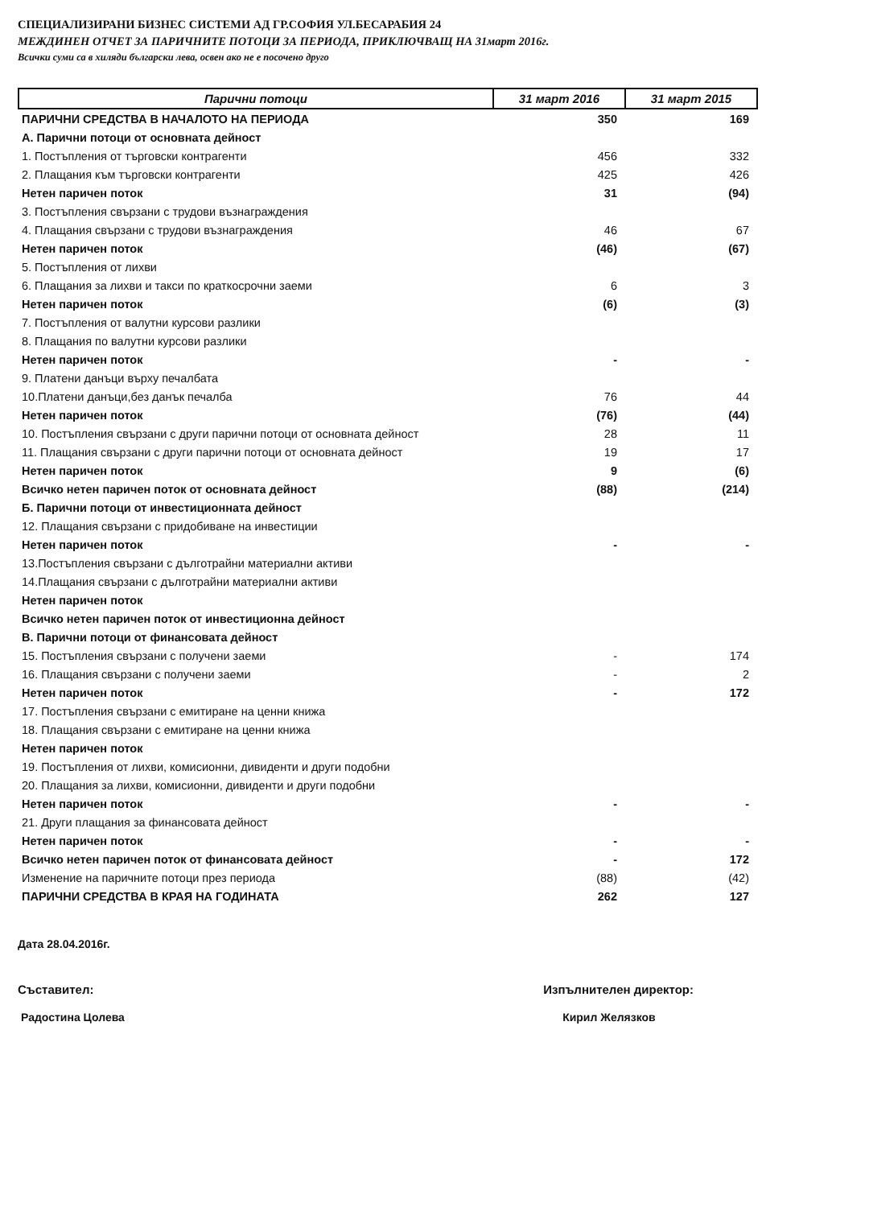СПЕЦИАЛИЗИРАНИ БИЗНЕС СИСТЕМИ АД ГР.СОФИЯ УЛ.БЕСАРАБИЯ 24
МЕЖДИНЕН ОТЧЕТ ЗА ПАРИЧНИТЕ ПОТОЦИ ЗА ПЕРИОДА, ПРИКЛЮЧВАЩ НА 31март 2016г.
Всички суми са в хиляди български лева, освен ако не е посочено друго
| Парични потоци | 31 март 2016 | 31 март 2015 |
| --- | --- | --- |
| ПАРИЧНИ СРЕДСТВА В НАЧАЛОТО НА ПЕРИОДА | 350 | 169 |
| А. Парични потоци от основната дейност | | |
| 1. Постъпления от търговски контрагенти | 456 | 332 |
| 2. Плащания към търговски контрагенти | 425 | 426 |
| Нетен паричен поток | 31 | (94) |
| 3. Постъпления свързани с трудови възнаграждения | | |
| 4. Плащания свързани с трудови възнаграждения | 46 | 67 |
| Нетен паричен поток | (46) | (67) |
| 5. Постъпления от лихви | | |
| 6. Плащания за лихви и такси по краткосрочни заеми | 6 | 3 |
| Нетен паричен поток | (6) | (3) |
| 7. Постъпления от валутни курсови разлики | | |
| 8. Плащания по валутни курсови разлики | | |
| Нетен паричен поток | - | - |
| 9. Платени данъци върху печалбата | | |
| 10.Платени данъци,без данък печалба | 76 | 44 |
| Нетен паричен поток | (76) | (44) |
| 10. Постъпления свързани с други парични потоци от основната дейност | 28 | 11 |
| 11. Плащания свързани с други парични потоци от основната дейност | 19 | 17 |
| Нетен паричен поток | 9 | (6) |
| Всичко нетен паричен поток от основната дейност | (88) | (214) |
| Б. Парични потоци от инвестиционната дейност | | |
| 12. Плащания свързани с придобиване на инвестиции | | |
| Нетен паричен поток | - | - |
| 13.Постъпления свързани с дълготрайни материални активи | | |
| 14.Плащания свързани с дълготрайни материални активи | | |
| Нетен паричен поток | | |
| Всичко нетен паричен поток от инвестиционна дейност | | |
| В. Парични потоци от финансовата дейност | | |
| 15. Постъпления свързани с получени заеми | - | 174 |
| 16. Плащания свързани с получени заеми | - | 2 |
| Нетен паричен поток | - | 172 |
| 17. Постъпления свързани с емитиране на ценни книжа | | |
| 18. Плащания свързани с емитиране на ценни книжа | | |
| Нетен паричен поток | | |
| 19. Постъпления от лихви, комисионни, дивиденти и други подобни | | |
| 20. Плащания за лихви, комисионни, дивиденти и други подобни | | |
| Нетен паричен поток | - | - |
| 21. Други плащания за финансовата дейност | | |
| Нетен паричен поток | - | - |
| Всичко нетен паричен поток от финансовата дейност | - | 172 |
| Изменение на паричните потоци през периода | (88) | (42) |
| ПАРИЧНИ СРЕДСТВА В КРАЯ НА ГОДИНАТА | 262 | 127 |
Дата 28.04.2016г.
Съставител:
Радостина Цолева
Изпълнителен директор:
Кирил Желязков